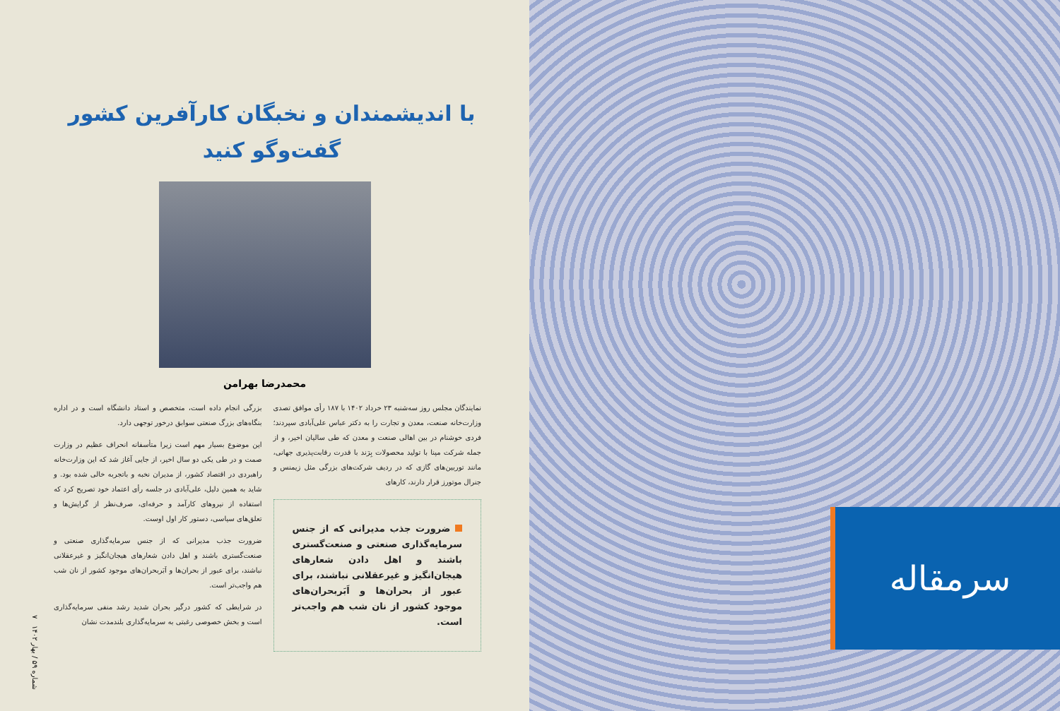با اندیشمندان و نخبگان کارآفرین کشور
گفت‌وگو کنید
محمدرضا بهرامن
نمایندگان مجلس روز سه‌شنبه ۲۳ خرداد ۱۴۰۲ با ۱۸۷ رأی موافق تصدی وزارت‌خانه صنعت، معدن و تجارت را به دکتر عباس علی‌آبادی سپردند؛ فردی خوشنام در بین اهالی صنعت و معدن که طی سالیان اخیر، و از جمله شرکت مپنا با تولید محصولات بِرَند با قدرت رقابت‌پذیری جهانی، مانند توربین‌های گازی که در ردیف شرکت‌های بزرگی مثل زیمنس و جنرال موتورز قرار دارند، کارهای
ضرورت جذب مدیرانی که از جنس سرمایه‌گذاری صنعتی و صنعت‌گستری باشند و اهل دادن شعارهای هیجان‌انگیز و غیرعقلانی نباشند، برای عبور از بحران‌ها و اَبَربحران‌های موجود کشور از نان شب هم واجب‌تر است.
بزرگی انجام داده است، متخصص و استاد دانشگاه است و در اداره بنگاه‌های بزرگ صنعتی سوابق درخور توجهی دارد.
این موضوع بسیار مهم است زیرا متأسفانه انحراف عظیم در وزارت صمت و در طی یکی دو سال اخیر، از جایی آغاز شد که این وزارت‌خانه راهبردی در اقتصاد کشور، از مدیران نخبه و باتجربه خالی شده بود. و شاید به همین دلیل، علی‌آبادی در جلسه رأی اعتماد خود تصریح کرد که استفاده از نیروهای کارآمد و حرفه‌ای، صرف‌نظر از گرایش‌ها و تعلق‌های سیاسی، دستور کار اول اوست.
ضرورت جذب مدیرانی که از جنس سرمایه‌گذاری صنعتی و صنعت‌گستری باشند و اهل دادن شعارهای هیجان‌انگیز و غیرعقلانی نباشند، برای عبور از بحران‌ها و اَبَربحران‌های موجود کشور از نان شب هم واجب‌تر است.
در شرایطی که کشور درگیر بحران شدید رشد منفی سرمایه‌گذاری است و بخش خصوصی رغبتی به سرمایه‌گذاری بلندمدت نشان
شماره ۵۹ / بهار ۱۴۰۲ ۷
سرمقاله